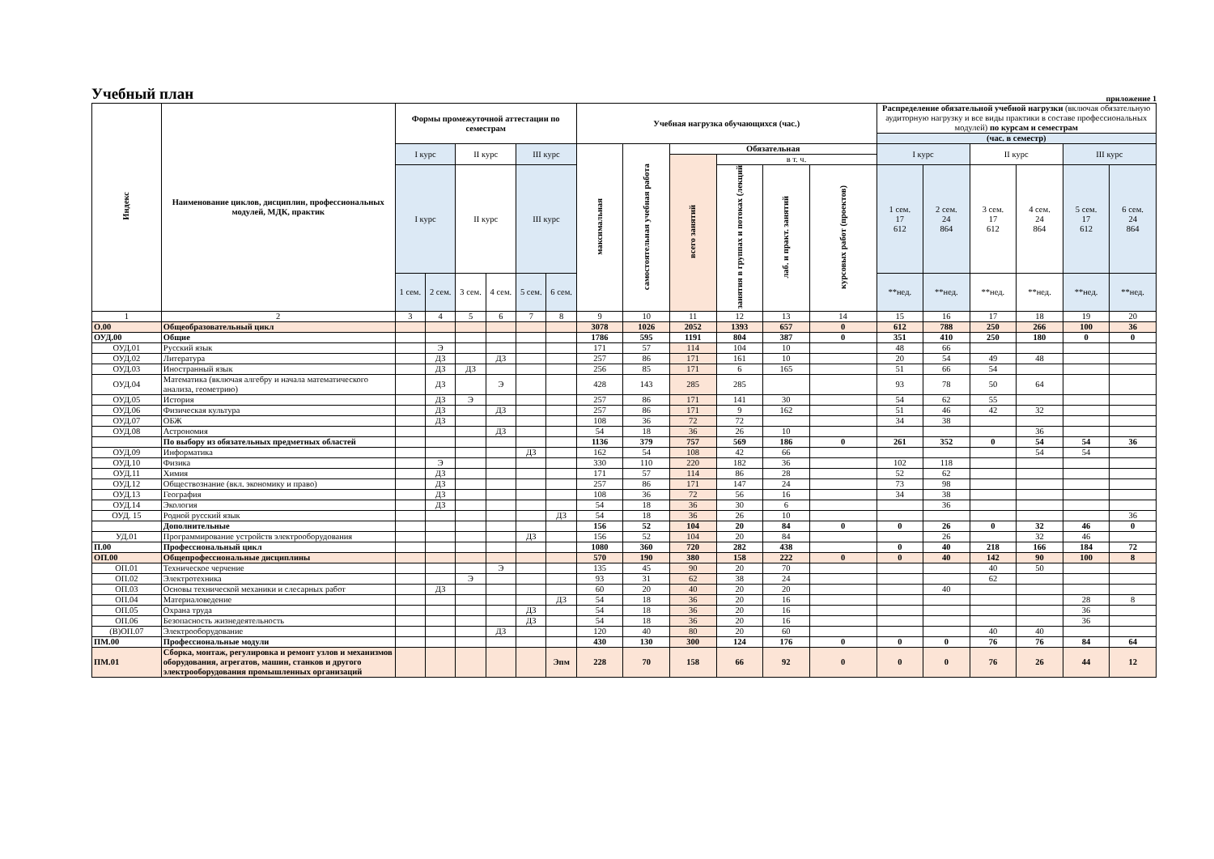Учебный план
приложение 1
| Индекс | Наименование циклов, дисциплин, профессиональных модулей, МДК, практик | Формы промежуточной аттестации по семестрам | | | | | | Учебная нагрузка обучающихся (час.) | | | | | | Распределение обязательной учебной нагрузки (включая обязательную аудиторную нагрузку и все виды практики в составе профессиональных модулей) по курсам и семестрам | | | | | |
| | | | | | | | | | | | | | | (час. в семестр) | | | | | |
| | | I курс | | II курс | | III курс | | максимальная | самостоятельная учебная работа | Обязательная | | | | I курс | | II курс | | III курс | |
| | | | | | | | | | | всего занятий | в т. ч. | | | | | | | | |
| | | I курс | | II курс | | III курс | | | | | занятия в группах и потоках (лекций | лаб. и практ. занятий | курсовых работ (проектов) | 1 сем. 17 612 | 2 сем. 24 864 | 3 сем. 17 612 | 4 сем. 24 864 | 5 сем. 17 612 | 6 сем. 24 864 |
| | | 1 сем. | 2 сем. | 3 сем. | 4 сем. | 5 сем. | 6 сем. | | | | | | | **нед. | **нед. | **нед. | **нед. | **нед. | **нед. |
| 1 | 2 | 3 | 4 | 5 | 6 | 7 | 8 | 9 | 10 | 11 | 12 | 13 | 14 | 15 | 16 | 17 | 18 | 19 | 20 |
| О.00 | Общеобразовательный цикл | | | | | | | 3078 | 1026 | 2052 | 1393 | 657 | 0 | 612 | 788 | 250 | 266 | 100 | 36 |
| ОУД.00 | Общие | | | | | | | 1786 | 595 | 1191 | 804 | 387 | 0 | 351 | 410 | 250 | 180 | 0 | 0 |
| ОУД.01 | Русский язык | | Э | | | | | 171 | 57 | 114 | 104 | 10 | | 48 | 66 | | | | |
| ОУД.02 | Литература | | ДЗ | | ДЗ | | | 257 | 86 | 171 | 161 | 10 | | 20 | 54 | 49 | 48 | | |
| ОУД.03 | Иностранный язык | | ДЗ | ДЗ | | | | 256 | 85 | 171 | 6 | 165 | | 51 | 66 | 54 | | | |
| ОУД.04 | Математика (включая алгебру и начала математического анализа, геометрию) | | ДЗ | | Э | | | 428 | 143 | 285 | 285 | | | 93 | 78 | 50 | 64 | | |
| ОУД.05 | История | | ДЗ | Э | | | | 257 | 86 | 171 | 141 | 30 | | 54 | 62 | 55 | | | |
| ОУД.06 | Физическая культура | | ДЗ | | ДЗ | | | 257 | 86 | 171 | 9 | 162 | | 51 | 46 | 42 | 32 | | |
| ОУД.07 | ОБЖ | | ДЗ | | | | | 108 | 36 | 72 | 72 | | | 34 | 38 | | | | |
| ОУД.08 | Астрономия | | | | ДЗ | | | 54 | 18 | 36 | 26 | 10 | | | | | 36 | | |
| | По выбору из обязательных предметных областей | | | | | | | 1136 | 379 | 757 | 569 | 186 | 0 | 261 | 352 | 0 | 54 | 54 | 36 |
| ОУД.09 | Информатика | | | | | ДЗ | | 162 | 54 | 108 | 42 | 66 | | | | | 54 | 54 | |
| ОУД.10 | Физика | | Э | | | | | 330 | 110 | 220 | 182 | 36 | | 102 | 118 | | | | |
| ОУД.11 | Химия | | ДЗ | | | | | 171 | 57 | 114 | 86 | 28 | | 52 | 62 | | | | |
| ОУД.12 | Обществознание (вкл. экономику и право) | | ДЗ | | | | | 257 | 86 | 171 | 147 | 24 | | 73 | 98 | | | | |
| ОУД.13 | География | | ДЗ | | | | | 108 | 36 | 72 | 56 | 16 | | 34 | 38 | | | | |
| ОУД.14 | Экология | | ДЗ | | | | | 54 | 18 | 36 | 30 | 6 | | | 36 | | | | |
| ОУД. 15 | Родной русский язык | | | | | | ДЗ | 54 | 18 | 36 | 26 | 10 | | | | | | | 36 |
| | Дополнительные | | | | | | | 156 | 52 | 104 | 20 | 84 | 0 | 0 | 26 | 0 | 32 | 46 | 0 |
| УД.01 | Программирование устройств электрооборудования | | | | | ДЗ | | 156 | 52 | 104 | 20 | 84 | | | 26 | | 32 | 46 | |
| П.00 | Профессиональный цикл | | | | | | | 1080 | 360 | 720 | 282 | 438 | | 0 | 40 | 218 | 166 | 184 | 72 |
| ОП.00 | Общепрофессиональные дисциплины | | | | | | | 570 | 190 | 380 | 158 | 222 | 0 | 0 | 40 | 142 | 90 | 100 | 8 |
| ОП.01 | Техническое черчение | | | | Э | | | 135 | 45 | 90 | 20 | 70 | | | | 40 | 50 | | |
| ОП.02 | Электротехника | | | Э | | | | 93 | 31 | 62 | 38 | 24 | | | | 62 | | | |
| ОП.03 | Основы технической механики и слесарных работ | | ДЗ | | | | | 60 | 20 | 40 | 20 | 20 | | | 40 | | | | |
| ОП.04 | Материаловедение | | | | | | ДЗ | 54 | 18 | 36 | 20 | 16 | | | | | | 28 | 8 |
| ОП.05 | Охрана труда | | | | | ДЗ | | 54 | 18 | 36 | 20 | 16 | | | | | | 36 | |
| ОП.06 | Безопасность жизнедеятельность | | | | | ДЗ | | 54 | 18 | 36 | 20 | 16 | | | | | | 36 | |
| (В)ОП.07 | Электрооборудование | | | | ДЗ | | | 120 | 40 | 80 | 20 | 60 | | | | 40 | 40 | | |
| ПМ.00 | Профессиональные модули | | | | | | | 430 | 130 | 300 | 124 | 176 | 0 | 0 | 0 | 76 | 76 | 84 | 64 |
| ПМ.01 | Сборка, монтаж, регулировка и ремонт узлов и механизмов оборудования, агрегатов, машин, станков и другого электрооборудования промышленных организаций | | | | | | Эпм | 228 | 70 | 158 | 66 | 92 | 0 | 0 | 0 | 76 | 26 | 44 | 12 |